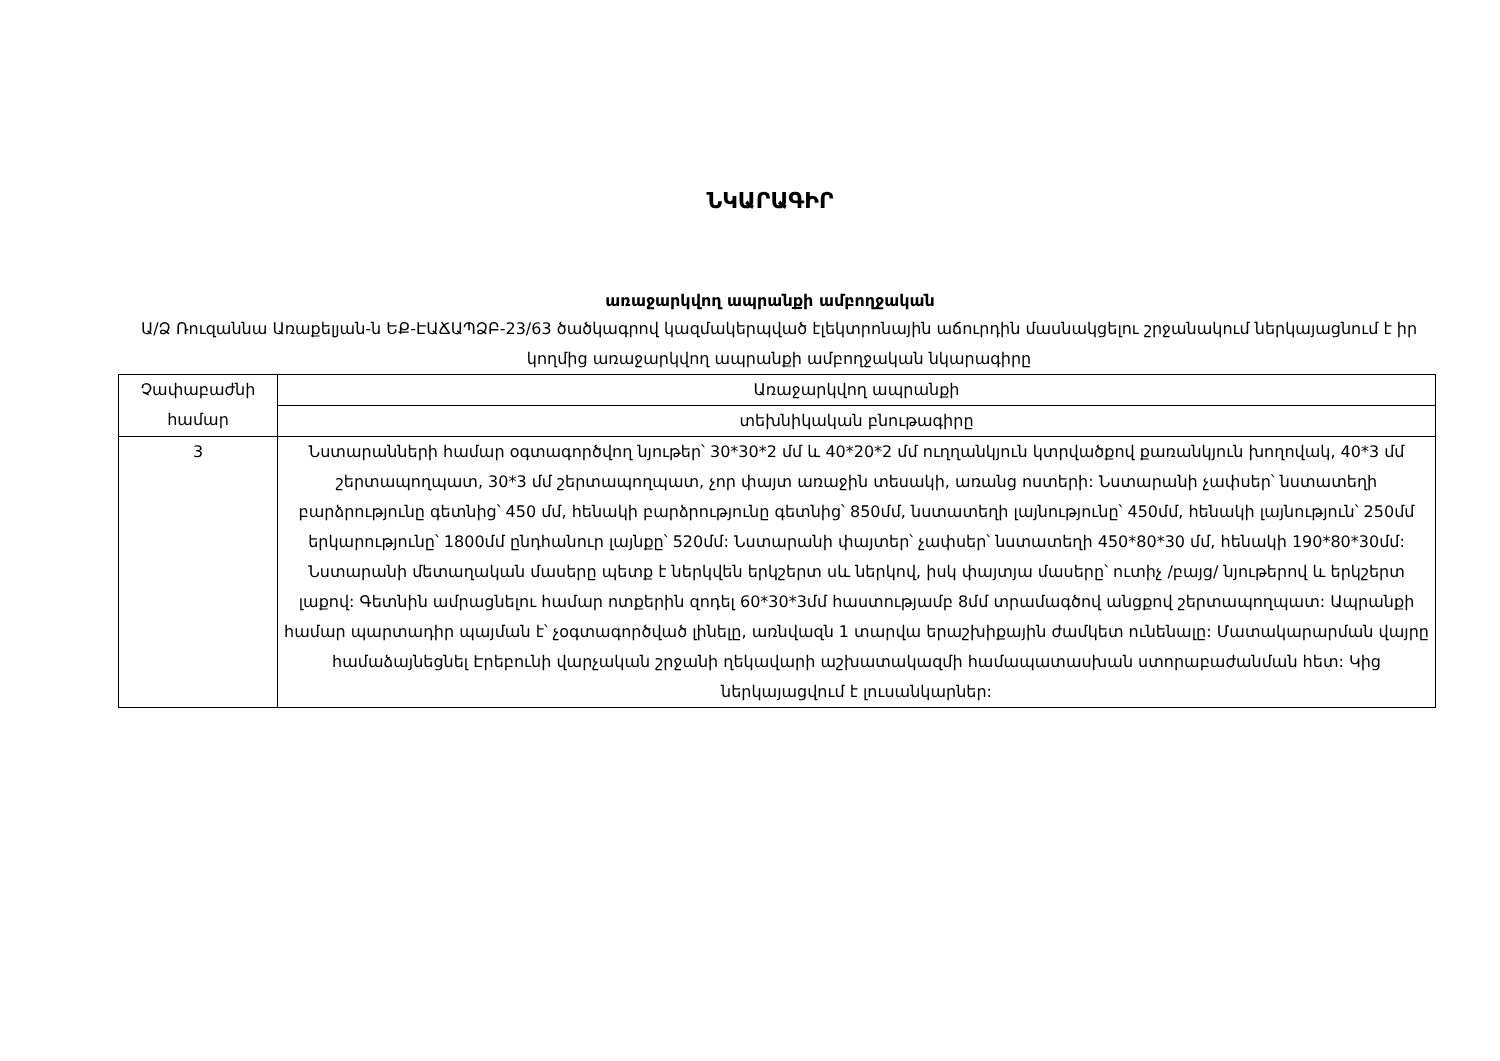ՆԿԱՐԱԳԻՐ
առաջարկվող ապրանքի ամբողջական
Ա/Ձ Ռուզաննա Առաքելյան-ն ԵՔ-ԷԱՃԱՊՁԲ-23/63 ծածկագրով կազմակերպված էլեկտրոնային աճուրդին մասնակցելու շրջանակում ներկայացնում է իր կողմից առաջարկվող ապրանքի ամբողջական նկարագիրը
| Չափաբաժնի համար | Առաջարկվող ապրանքի |
| --- | --- |
| | տեխնիկական բնութագիրը |
| 3 | Նստարանների համար օգտագործվող նյութեր՝ 30*30*2 մմ և 40*20*2 մմ ուղղանկյուն կտրվածքով քառանկյուն խողովակ, 40*3 մմ շերտապողպատ, 30*3 մմ շերտապողպատ, չոր փայտ առաջին տեսակի, առանց ոստերի: Նստարանի չափսեր՝ նստատեղի բարձրությունը գետնից՝ 450 մմ, հենակի բարձրությունը գետնից՝ 850մմ, նստատեղի լայնությունը՝ 450մմ, հենակի լայնություն՝ 250մմ երկարությունը՝ 1800մմ ընդհանուր լայնքը՝ 520մմ: Նստարանի փայտեր՝ չափսեր՝ նստատեղի 450*80*30 մմ, հենակի 190*80*30մմ: Նստարանի մետաղական մասերը պետք է ներկվեն երկշերտ սև ներկով, իսկ փայտյա մասերը՝ ուտիչ /բայց/ նյութերով և երկշերտ լաքով: Գետնին ամրացնելու համար ոտքերին զոդել 60*30*3մմ հաստությամբ 8մմ տրամագծով անցքով շերտապողպատ: Ապրանքի համար պարտադիր պայման է՝ չօգտագործված լինելը, առնվազն 1 տարվա երաշխիքային ժամկետ ունենալը: Մատակարարման վայրը համաձայնեցնել Էրեբունի վարչական շրջանի ղեկավարի աշխատակազմի համապատասխան ստորաբաժանման հետ: Կից ներկայացվում է լուսանկարներ: |